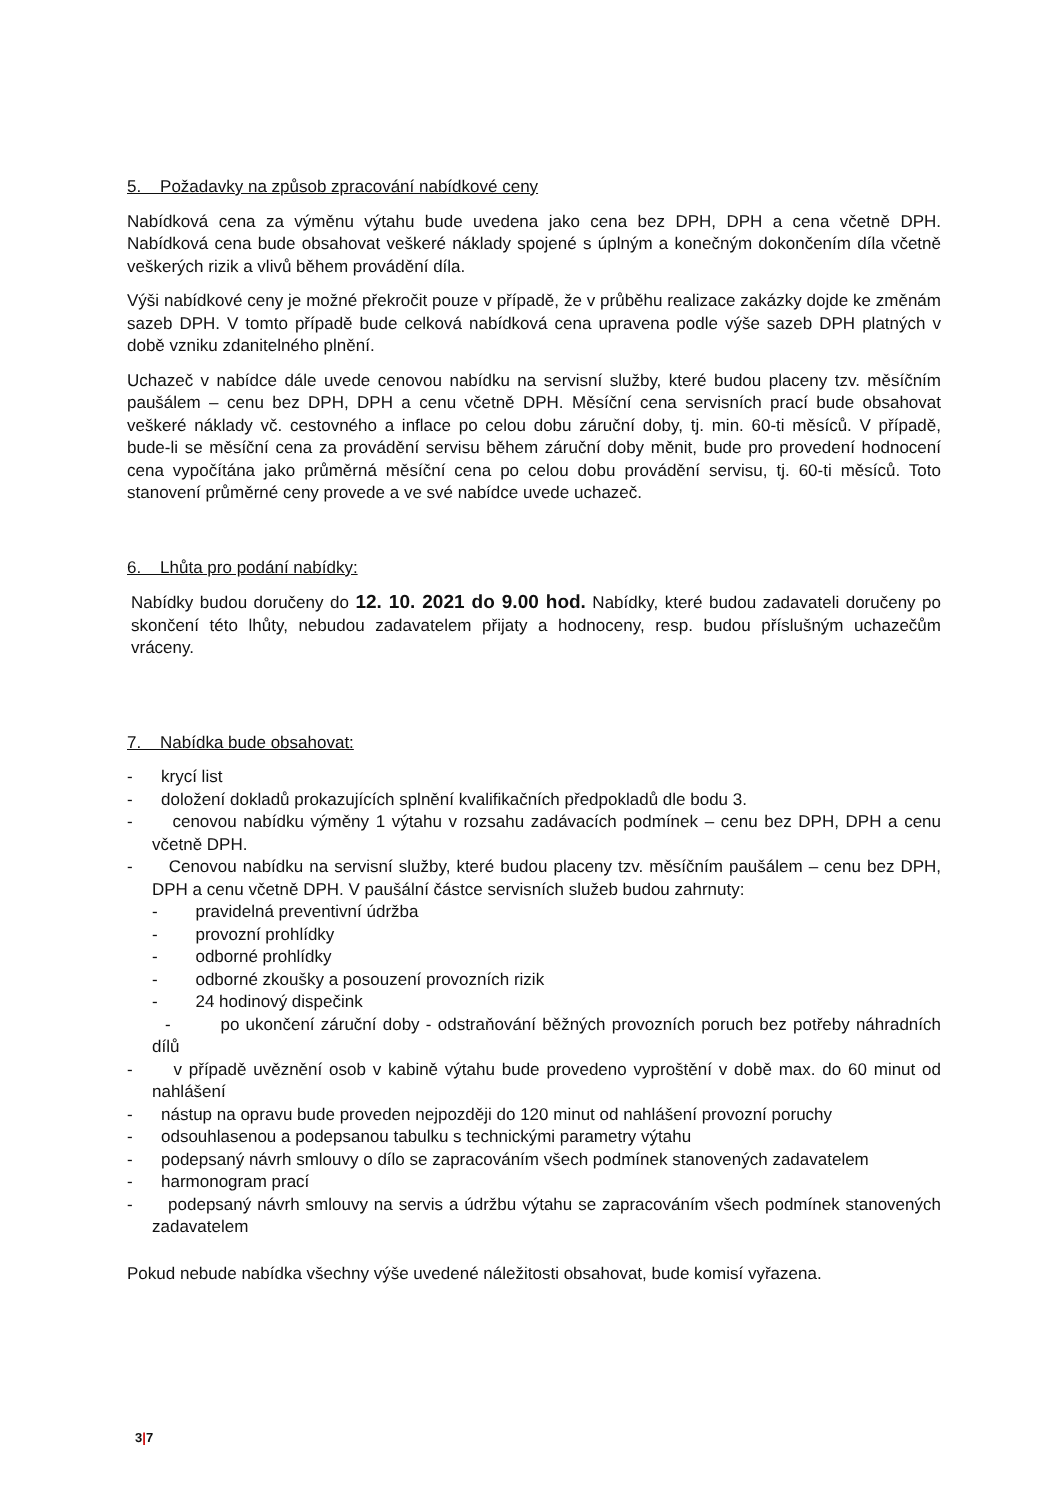5. Požadavky na způsob zpracování nabídkové ceny
Nabídková cena za výměnu výtahu bude uvedena jako cena bez DPH, DPH a cena včetně DPH. Nabídková cena bude obsahovat veškeré náklady spojené s úplným a konečným dokončením díla včetně veškerých rizik a vlivů během provádění díla.
Výši nabídkové ceny je možné překročit pouze v případě, že v průběhu realizace zakázky dojde ke změnám sazeb DPH. V tomto případě bude celková nabídková cena upravena podle výše sazeb DPH platných v době vzniku zdanitelného plnění.
Uchazeč v nabídce dále uvede cenovou nabídku na servisní služby, které budou placeny tzv. měsíčním paušálem – cenu bez DPH, DPH a cenu včetně DPH. Měsíční cena servisních prací bude obsahovat veškeré náklady vč. cestovného a inflace po celou dobu záruční doby, tj. min. 60-ti měsíců. V případě, bude-li se měsíční cena za provádění servisu během záruční doby měnit, bude pro provedení hodnocení cena vypočítána jako průměrná měsíční cena po celou dobu provádění servisu, tj. 60-ti měsíců. Toto stanovení průměrné ceny provede a ve své nabídce uvede uchazeč.
6. Lhůta pro podání nabídky:
Nabídky budou doručeny do 12. 10. 2021 do 9.00 hod. Nabídky, které budou zadavateli doručeny po skončení této lhůty, nebudou zadavatelem přijaty a hodnoceny, resp. budou příslušným uchazečům vráceny.
7. Nabídka bude obsahovat:
- krycí list
- doložení dokladů prokazujících splnění kvalifikačních předpokladů dle bodu 3.
- cenovou nabídku výměny 1 výtahu v rozsahu zadávacích podmínek – cenu bez DPH, DPH a cenu včetně DPH.
- Cenovou nabídku na servisní služby, které budou placeny tzv. měsíčním paušálem – cenu bez DPH, DPH a cenu včetně DPH. V paušální částce servisních služeb budou zahrnuty:
- pravidelná preventivní údržba
- provozní prohlídky
- odborné prohlídky
- odborné zkoušky a posouzení provozních rizik
- 24 hodinový dispečink
- po ukončení záruční doby - odstraňování běžných provozních poruch bez potřeby náhradních dílů
- v případě uvěznění osob v kabině výtahu bude provedeno vyproštění v době max. do 60 minut od nahlášení
- nástup na opravu bude proveden nejpozději do 120 minut od nahlášení provozní poruchy
- odsouhlasenou a podepsanou tabulku s technickými parametry výtahu
- podepsaný návrh smlouvy o dílo se zapracováním všech podmínek stanovených zadavatelem
- harmonogram prací
- podepsaný návrh smlouvy na servis a údržbu výtahu se zapracováním všech podmínek stanovených zadavatelem
Pokud nebude nabídka všechny výše uvedené náležitosti obsahovat, bude komisí vyřazena.
3|7